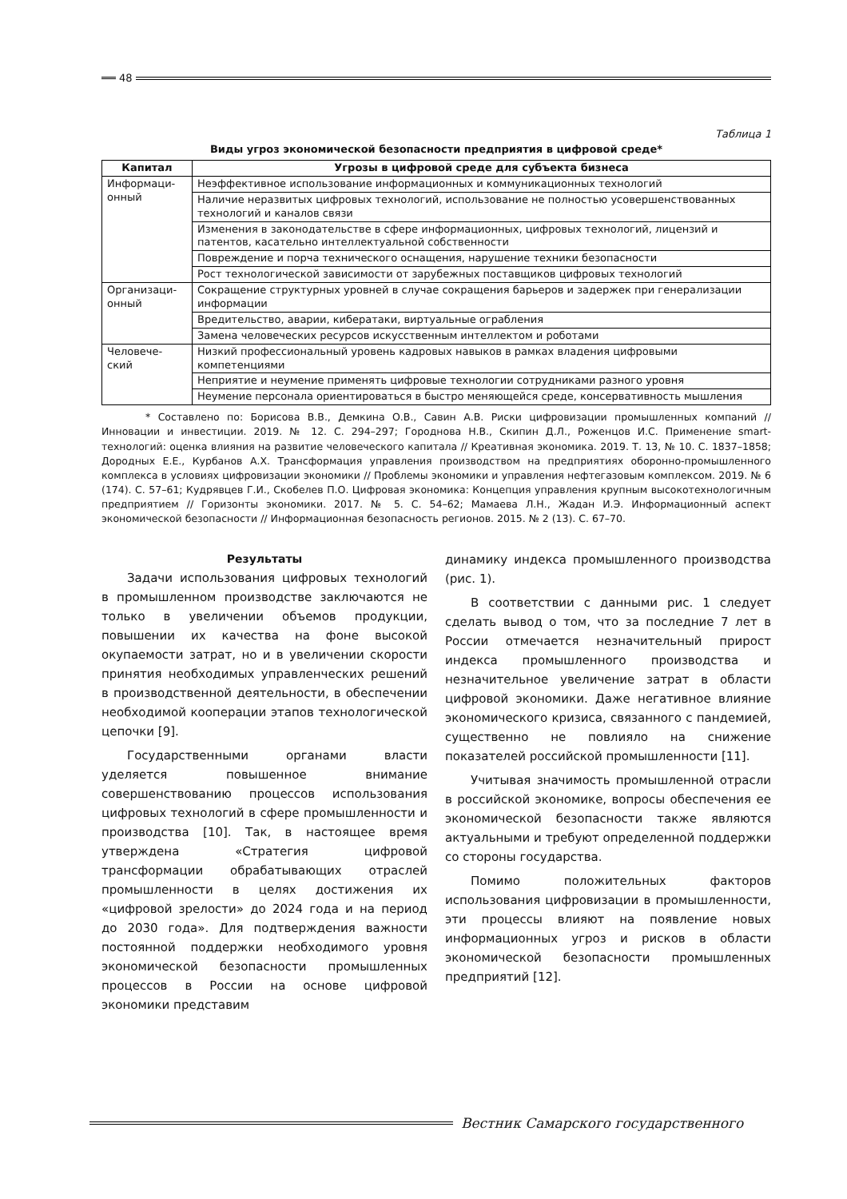48
Таблица 1
Виды угроз экономической безопасности предприятия в цифровой среде*
| Капитал | Угрозы в цифровой среде для субъекта бизнеса |
| --- | --- |
| Информаци- онный | Неэффективное использование информационных и коммуникационных технологий |
| | Наличие неразвитых цифровых технологий, использование не полностью усовершенствованных технологий и каналов связи |
| | Изменения в законодательстве в сфере информационных, цифровых технологий, лицензий и патентов, касательно интеллектуальной собственности |
| | Повреждение и порча технического оснащения, нарушение техники безопасности |
| | Рост технологической зависимости от зарубежных поставщиков цифровых технологий |
| Организаци- онный | Сокращение структурных уровней в случае сокращения барьеров и задержек при генерализации информации |
| | Вредительство, аварии, кибератаки, виртуальные ограбления |
| | Замена человеческих ресурсов искусственным интеллектом и роботами |
| Человече- ский | Низкий профессиональный уровень кадровых навыков в рамках владения цифровыми компетенциями |
| | Неприятие и неумение применять цифровые технологии сотрудниками разного уровня |
| | Неумение персонала ориентироваться в быстро меняющейся среде, консервативность мышления |
* Составлено по: Борисова В.В., Демкина О.В., Савин А.В. Риски цифровизации промышленных компаний // Инновации и инвестиции. 2019. № 12. С. 294–297; Городнова Н.В., Скипин Д.Л., Роженцов И.С. Применение smart-технологий: оценка влияния на развитие человеческого капитала // Креативная экономика. 2019. Т. 13, № 10. С. 1837–1858; Дородных Е.Е., Курбанов А.Х. Трансформация управления производством на предприятиях оборонно-промышленного комплекса в условиях цифровизации экономики // Проблемы экономики и управления нефтегазовым комплексом. 2019. № 6 (174). С. 57–61; Кудрявцев Г.И., Скобелев П.О. Цифровая экономика: Концепция управления крупным высокотехнологичным предприятием // Горизонты экономики. 2017. № 5. С. 54–62; Мамаева Л.Н., Жадан И.Э. Информационный аспект экономической безопасности // Информационная безопасность регионов. 2015. № 2 (13). С. 67–70.
Результаты
Задачи использования цифровых технологий в промышленном производстве заключаются не только в увеличении объемов продукции, повышении их качества на фоне высокой окупаемости затрат, но и в увеличении скорости принятия необходимых управленческих решений в производственной деятельности, в обеспечении необходимой кооперации этапов технологической цепочки [9].
Государственными органами власти уделяется повышенное внимание совершенствованию процессов использования цифровых технологий в сфере промышленности и производства [10]. Так, в настоящее время утверждена «Стратегия цифровой трансформации обрабатывающих отраслей промышленности в целях достижения их «цифровой зрелости» до 2024 года и на период до 2030 года». Для подтверждения важности постоянной поддержки необходимого уровня экономической безопасности промышленных процессов в России на основе цифровой экономики представим
динамику индекса промышленного производства (рис. 1).
В соответствии с данными рис. 1 следует сделать вывод о том, что за последние 7 лет в России отмечается незначительный прирост индекса промышленного производства и незначительное увеличение затрат в области цифровой экономики. Даже негативное влияние экономического кризиса, связанного с пандемией, существенно не повлияло на снижение показателей российской промышленности [11].
Учитывая значимость промышленной отрасли в российской экономике, вопросы обеспечения ее экономической безопасности также являются актуальными и требуют определенной поддержки со стороны государства.
Помимо положительных факторов использования цифровизации в промышленности, эти процессы влияют на появление новых информационных угроз и рисков в области экономической безопасности промышленных предприятий [12].
Вестник Самарского государственного